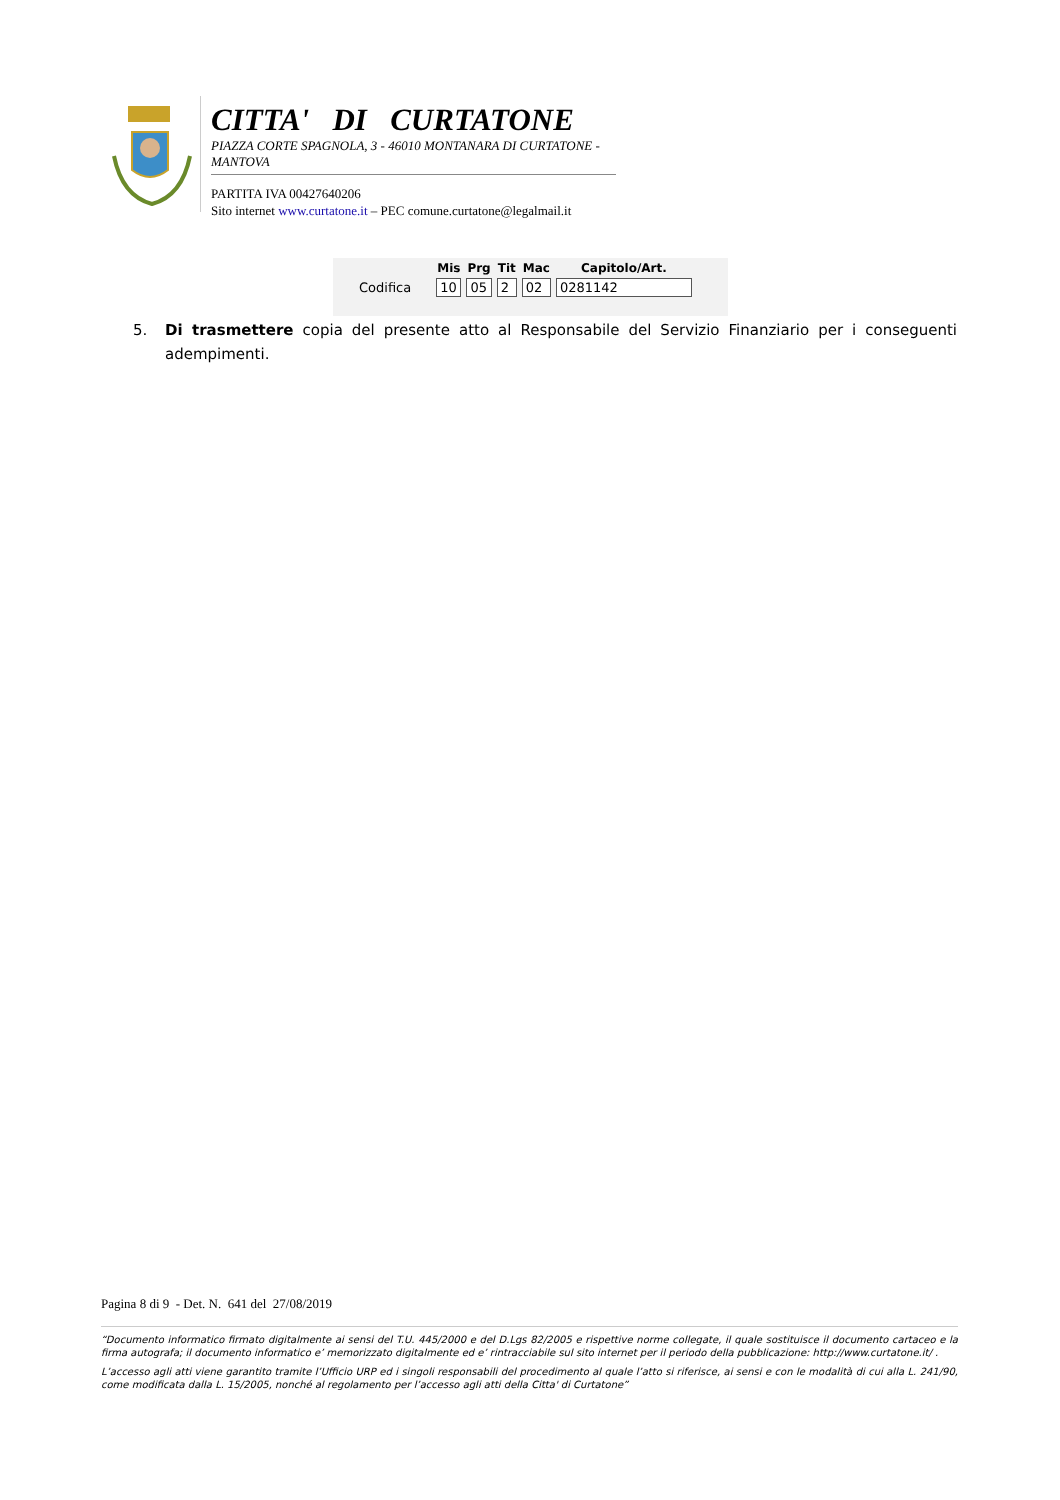CITTA' DI CURTATONE
PIAZZA CORTE SPAGNOLA, 3 - 46010 MONTANARA DI CURTATONE - MANTOVA
PARTITA IVA 00427640206
Sito internet www.curtatone.it – PEC comune.curtatone@legalmail.it
| | Mis | Prg | Tit | Mac | Capitolo/Art. |
| --- | --- | --- | --- | --- | --- |
| Codifica | 10 | 05 | 2 | 02 | 0281142 |
5. Di trasmettere copia del presente atto al Responsabile del Servizio Finanziario per i conseguenti adempimenti.
Pagina 8 di 9 - Det. N. 641 del 27/08/2019
“Documento informatico firmato digitalmente ai sensi del T.U. 445/2000 e del D.Lgs 82/2005 e rispettive norme collegate, il quale sostituisce il documento cartaceo e la firma autografa; il documento informatico e’ memorizzato digitalmente ed e’ rintracciabile sul sito internet per il periodo della pubblicazione: http://www.curtatone.it/ .
L’accesso agli atti viene garantito tramite l’Ufficio URP ed i singoli responsabili del procedimento al quale l’atto si riferisce, ai sensi e con le modalità di cui alla L. 241/90, come modificata dalla L. 15/2005, nonché al regolamento per l’accesso agli atti della Citta' di Curtatone”